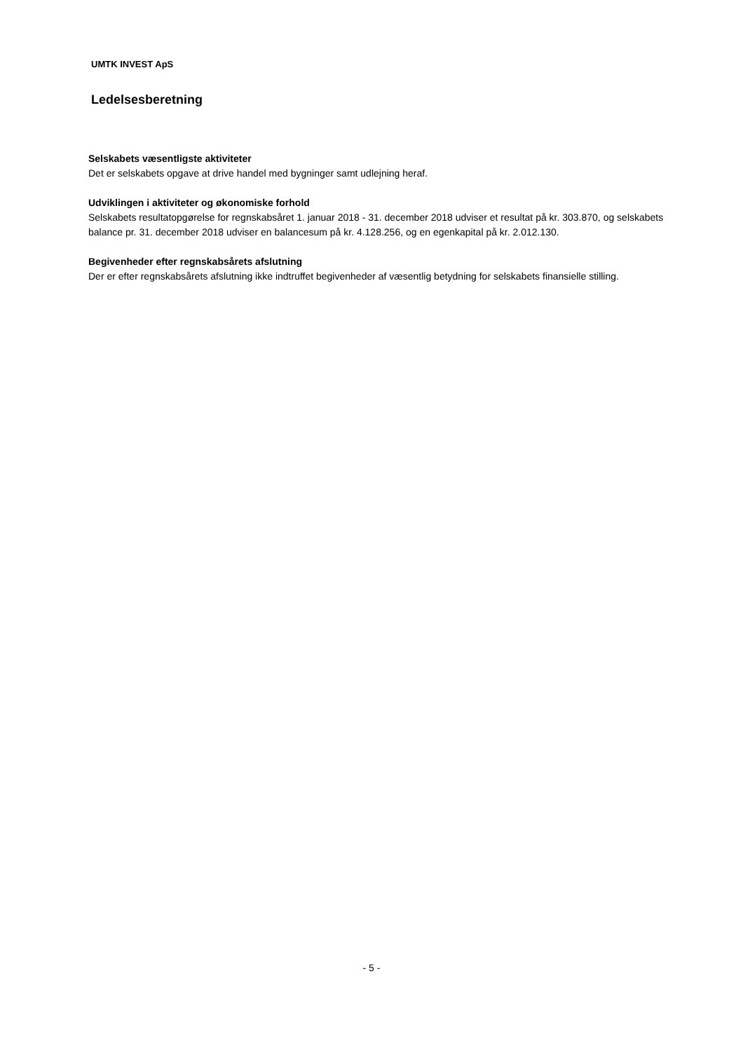UMTK INVEST ApS
Ledelsesberetning
Selskabets væsentligste aktiviteter
Det er selskabets opgave at drive handel med bygninger samt udlejning heraf.
Udviklingen i aktiviteter og økonomiske forhold
Selskabets resultatopgørelse for regnskabsåret 1. januar 2018 - 31. december 2018 udviser et resultat på kr. 303.870, og selskabets balance pr. 31. december 2018 udviser en balancesum på kr. 4.128.256, og en egenkapital på kr. 2.012.130.
Begivenheder efter regnskabsårets afslutning
Der er efter regnskabsårets afslutning ikke indtruffet begivenheder af væsentlig betydning for selskabets finansielle stilling.
- 5 -